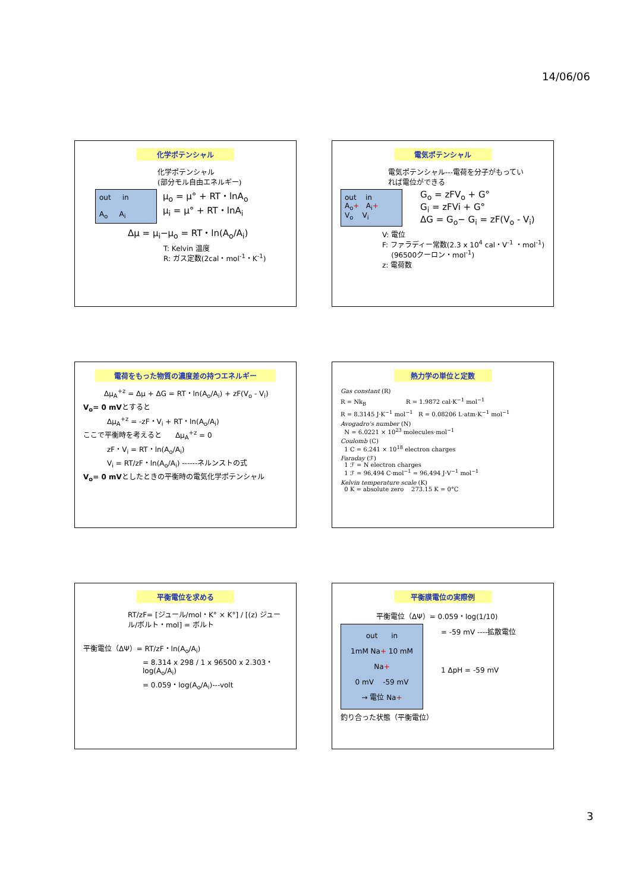14/06/06
化学ポテンシャル
化学ポテンシャル
(部分モル自由エネルギー)
out in
A<sub>o</sub> A<sub>i</sub>
μ<sub>o</sub> = μ° + RT・lnA<sub>o</sub>
μ<sub>i</sub> = μ° + RT・lnA<sub>i</sub>
Δμ = μ<sub>i</sub>−μ<sub>o</sub> = RT・ln(A<sub>o</sub>/A<sub>i</sub>)
T: Kelvin 温度
R: ガス定数(2cal・mol<sup>-1</sup>・K<sup>-1</sup>)
電気ポテンシャル
電気ポテンシャル---電荷を分子がもってい
れば電位ができる
out in
A<sub>o</sub>+ A<sub>i</sub>+
V<sub>o</sub> V<sub>i</sub>
G<sub>o</sub> = zFV<sub>o</sub> + G°
G<sub>i</sub> = zFVi + G°
ΔG = G<sub>o</sub>− G<sub>i</sub> = zF(V<sub>o</sub> - V<sub>i</sub>)
V: 電位
F: ファラディー常数(2.3 x 10<sup>4</sup> cal・V<sup>-1</sup> ・mol<sup>-1</sup>)
(96500クーロン・mol<sup>-1</sup>)
z: 電荷数
電荷をもった物質の濃度差の持つエネルギー
Δμ<sub>A</sub><sup>+z</sup> = Δμ + ΔG = RT・ln(A<sub>o</sub>/A<sub>i</sub>) + zF(V<sub>o</sub> - V<sub>i</sub>)
V<sub>o</sub>= 0 mVとすると
Δμ<sub>A</sub><sup>+z</sup> = -zF・V<sub>i</sub> + RT・ln(A<sub>o</sub>/A<sub>i</sub>)
ここで平衡時を考えると Δμ<sub>A</sub><sup>+z</sup> = 0
zF・V<sub>i</sub> = RT・ln(A<sub>o</sub>/A<sub>i</sub>)
V<sub>i</sub> = RT/zF・ln(A<sub>o</sub>/A<sub>i</sub>) ------ネルンストの式
V<sub>o</sub>= 0 mVとしたときの平衡時の電気化学ポテンシャル
熱力学の単位と定数
Gas constant (R)
R = Nk<sub>B</sub> R = 1.9872 cal·K<sup>−1</sup> mol<sup>−1</sup>
R = 8.3145 J·K<sup>−1</sup> mol<sup>−1</sup> R = 0.08206 L·atm·K<sup>−1</sup> mol<sup>−1</sup>
Avogadro's number (N)
N = 6.0221 × 10<sup>23</sup> molecules·mol<sup>−1</sup>
Coulomb (C)
1 C = 6.241 × 10<sup>18</sup> electron charges
Faraday (ℱ)
1 ℱ = N electron charges
1 ℱ = 96,494 C·mol<sup>−1</sup> = 96,494 J·V<sup>−1</sup> mol<sup>−1</sup>
Kelvin temperature scale (K)
0 K = absolute zero 273.15 K = 0°C
平衡電位を求める
RT/zF= [ジュール/mol・K° × K°] / [(z) ジュール/ボルト・mol] = ボルト
平衡電位（ΔΨ）= RT/zF・ln(A<sub>o</sub>/A<sub>i</sub>)
= 8.314 x 298 / 1 x 96500 x 2.303・log(A<sub>o</sub>/A<sub>i</sub>)
= 0.059・log(A<sub>o</sub>/A<sub>i</sub>)---volt
平衡膜電位の実際例
平衡電位（ΔΨ）= 0.059・log(1/10)
out in
1mM Na+ 10 mM Na+
0 mV -59 mV
→ 電位 Na+
= -59 mV ----拡散電位
1 ΔpH = -59 mV
釣り合った状態（平衡電位）
3